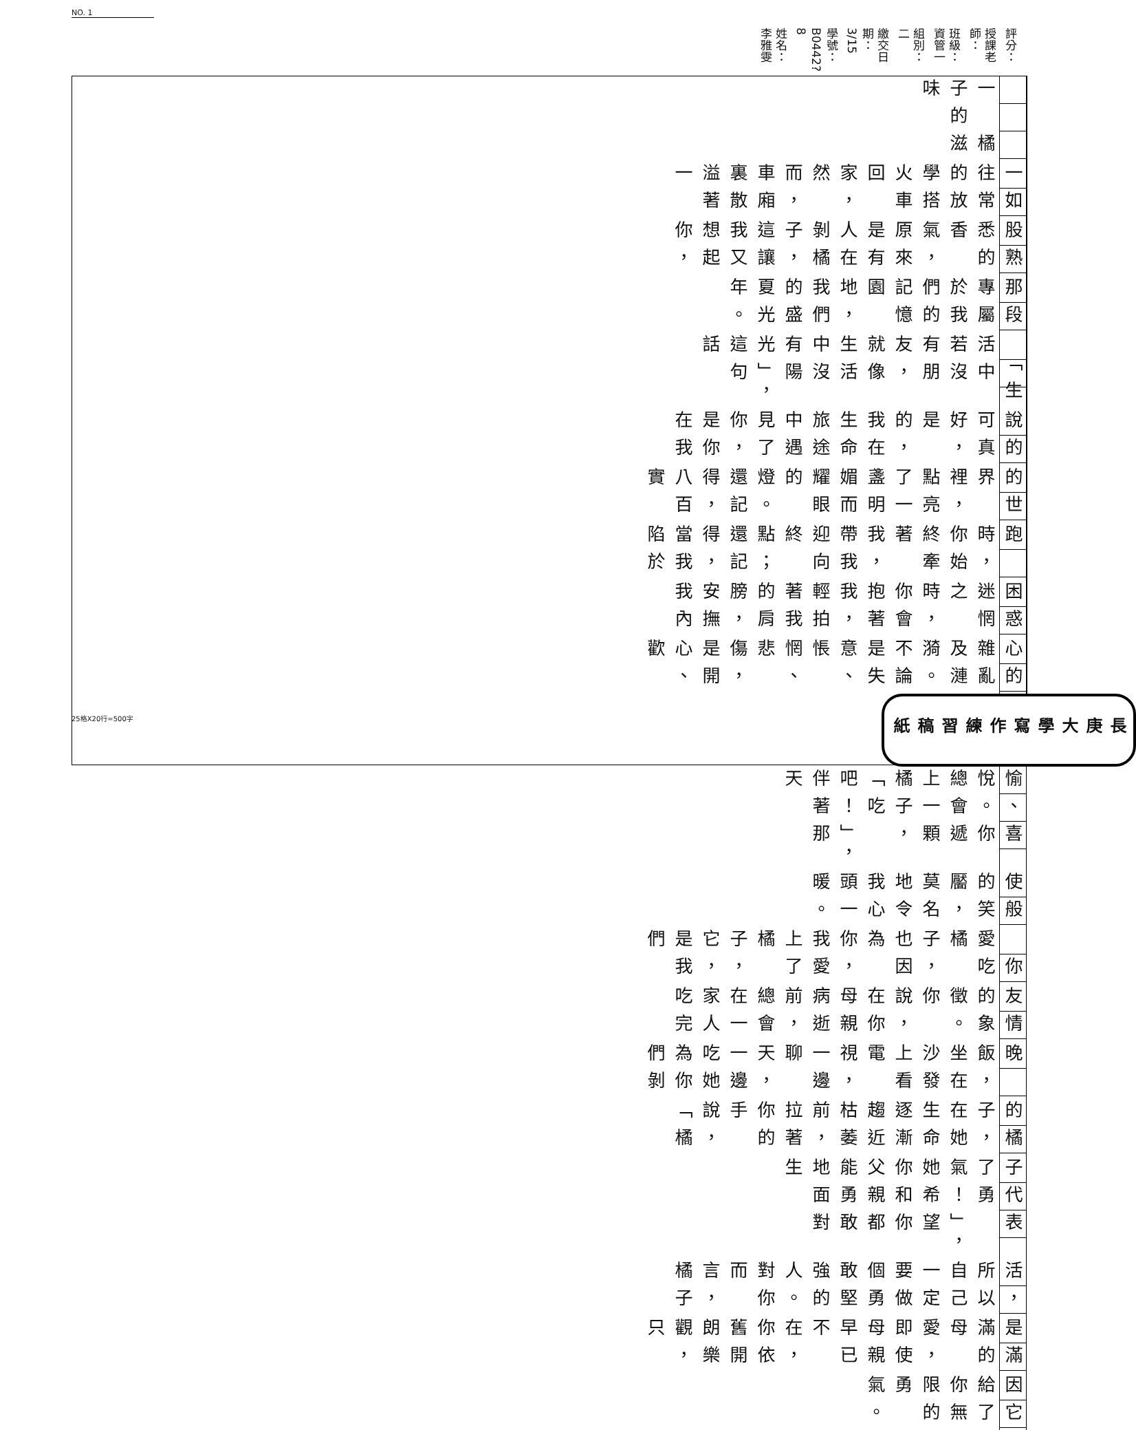NO. 1
評分：
授課老師：
班級：資管一
組別：二
繳交日期：3/15
學號：B0442?8
姓名：李雅雯
　　　一　橘子的滋味
一如往常的放學搭火車回家，然而，車廂裏散溢著一
股熟悉的香氣，原來是有人在剝橘子，這讓我又想起你，
那段專屬於我們的記憶園地，我們的盛夏光年。
　「生活中若沒有朋友，就像生活中沒有陽光」，這句話
說的可真好，是的，我在生命旅途中遇見了你，是你在我
的世界裡，點亮了一盞明媚而耀眼的燈。還記得，八百實
跑時，你始終牽著我，帶我迎向終點；還記得，當我陷於
困惑迷惘之時，你會抱著我，輕拍著我的肩膀，安撫我內
心的雜亂及漣漪。不論是失意、悵惘、悲傷，是開心、歡
長庚大學寫作練習稿紙
愉、喜悅。你總會遞上一顆橘子，「吃吧！」，伴著那天
使般的笑靨，莫名地令我心頭一暖。
　你愛吃橘子，也因為你，我愛上了橘子，它，是我們
友情的象徵。你說，在你母親病逝前，總會在一家人吃完
晚飯，坐在沙發上看電視，一邊聊天，一邊吃她為你們剝
的橘子，在她生命逐漸趨近枯萎前，拉著你的手說，「橘
子代表了勇氣！」，她希望你和你父親都能勇敢地面對生
活，所以自己一定要做個勇敢堅強的人。對你而言，橘子
是滿滿的母愛，即使母親早已不在，你依舊開朗樂觀，只
因它給了你無限的勇氣。
25格X20行=500字